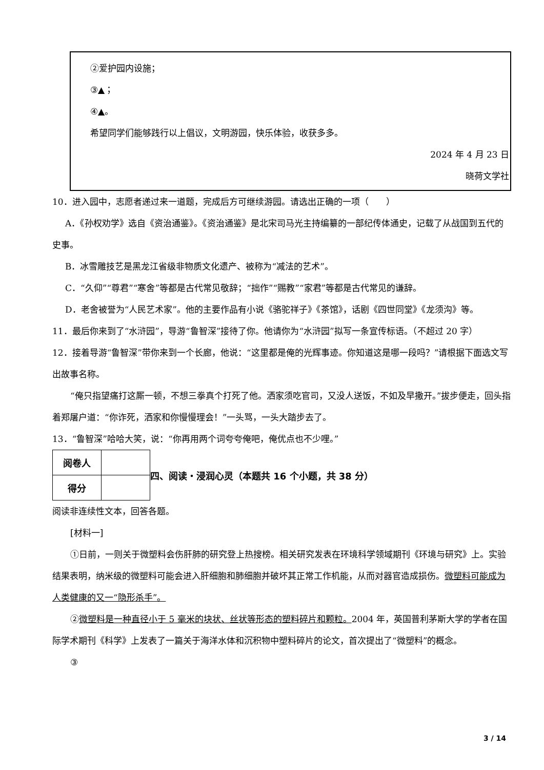②爱护园内设施；
③▲；
④▲。
希望同学们能够践行以上倡议，文明游园，快乐体验，收获多多。
2024 年 4 月 23 日
晓荷文学社
10．进入园中，志愿者递过来一道题，完成后方可继续游园。请选出正确的一项（　　）
A．《孙权劝学》选自《资治通鉴》。《资治通鉴》是北宋司马光主持编纂的一部纪传体通史，记载了从战国到五代的史事。
B．冰雪雕技艺是黑龙江省级非物质文化遗产、被称为“减法的艺术”。
C．“久仰”“尊君”“寒舍”等都是古代常见敬辞；“拙作”“赐教”“家君”等都是古代常见的谦辞。
D．老舍被誉为“人民艺术家”。他的主要作品有小说《骆驼祥子》《茶馆》，话剧《四世同堂》《龙须沟》等。
11．最后你来到了“水浒园”，导游“鲁智深”接待了你。他请你为“水浒园”拟写一条宣传标语。（不超过 20 字）
12．接着导游“鲁智深”带你来到一个长廊，他说：“这里都是俺的光辉事迹。你知道这是哪一段吗？”请根据下面选文写出故事名称。
“俺只指望痛打这厮一顿，不想三拳真个打死了他。洒家须吃官司，又没人送饭，不如及早撒开。”拔步便走，回头指着郑屠户道：“你诈死，洒家和你慢慢理会！”一头骂，一头大踏步去了。
13．“鲁智深”哈哈大笑，说：“你再用两个词夸夸俺吧，俺优点也不少哩。”
| 阅卷人 | |
| 得分 | |
四、阅读・浸润心灵（本题共 16 个小题，共 38 分）
阅读非连续性文本，回答各题。
[材料一]
①日前，一则关于微塑料会伤肝肺的研究登上热搜榜。相关研究发表在环境科学领域期刊《环境与研究》上。实验结果表明，纳米级的微塑料可能会进入肝细胞和肺细胞并破坏其正常工作机能，从而对器官造成损伤。微塑料可能成为人类健康的又一“隐形杀手”。
②微塑料是一种直径小于 5 毫米的块状、丝状等形态的塑料碎片和颗粒。2004 年，英国普利茅斯大学的学者在国际学术期刊《科学》上发表了一篇关于海洋水体和沉积物中塑料碎片的论文，首次提出了“微塑料”的概念。
③
3 / 14